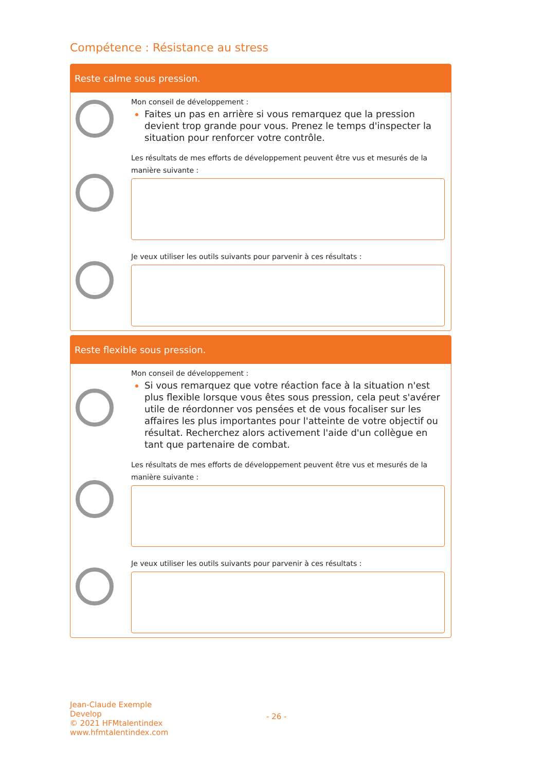Compétence : Résistance au stress
Reste calme sous pression.
Mon conseil de développement :
Faites un pas en arrière si vous remarquez que la pression devient trop grande pour vous. Prenez le temps d'inspecter la situation pour renforcer votre contrôle.
Les résultats de mes efforts de développement peuvent être vus et mesurés de la manière suivante :
Je veux utiliser les outils suivants pour parvenir à ces résultats :
Reste flexible sous pression.
Mon conseil de développement :
Si vous remarquez que votre réaction face à la situation n'est plus flexible lorsque vous êtes sous pression, cela peut s'avérer utile de réordonner vos pensées et de vous focaliser sur les affaires les plus importantes pour l'atteinte de votre objectif ou résultat. Recherchez alors activement l'aide d'un collègue en tant que partenaire de combat.
Les résultats de mes efforts de développement peuvent être vus et mesurés de la manière suivante :
Je veux utiliser les outils suivants pour parvenir à ces résultats :
Jean-Claude Exemple
Develop
© 2021 HFMtalentindex
www.hfmtalentindex.com
- 26 -